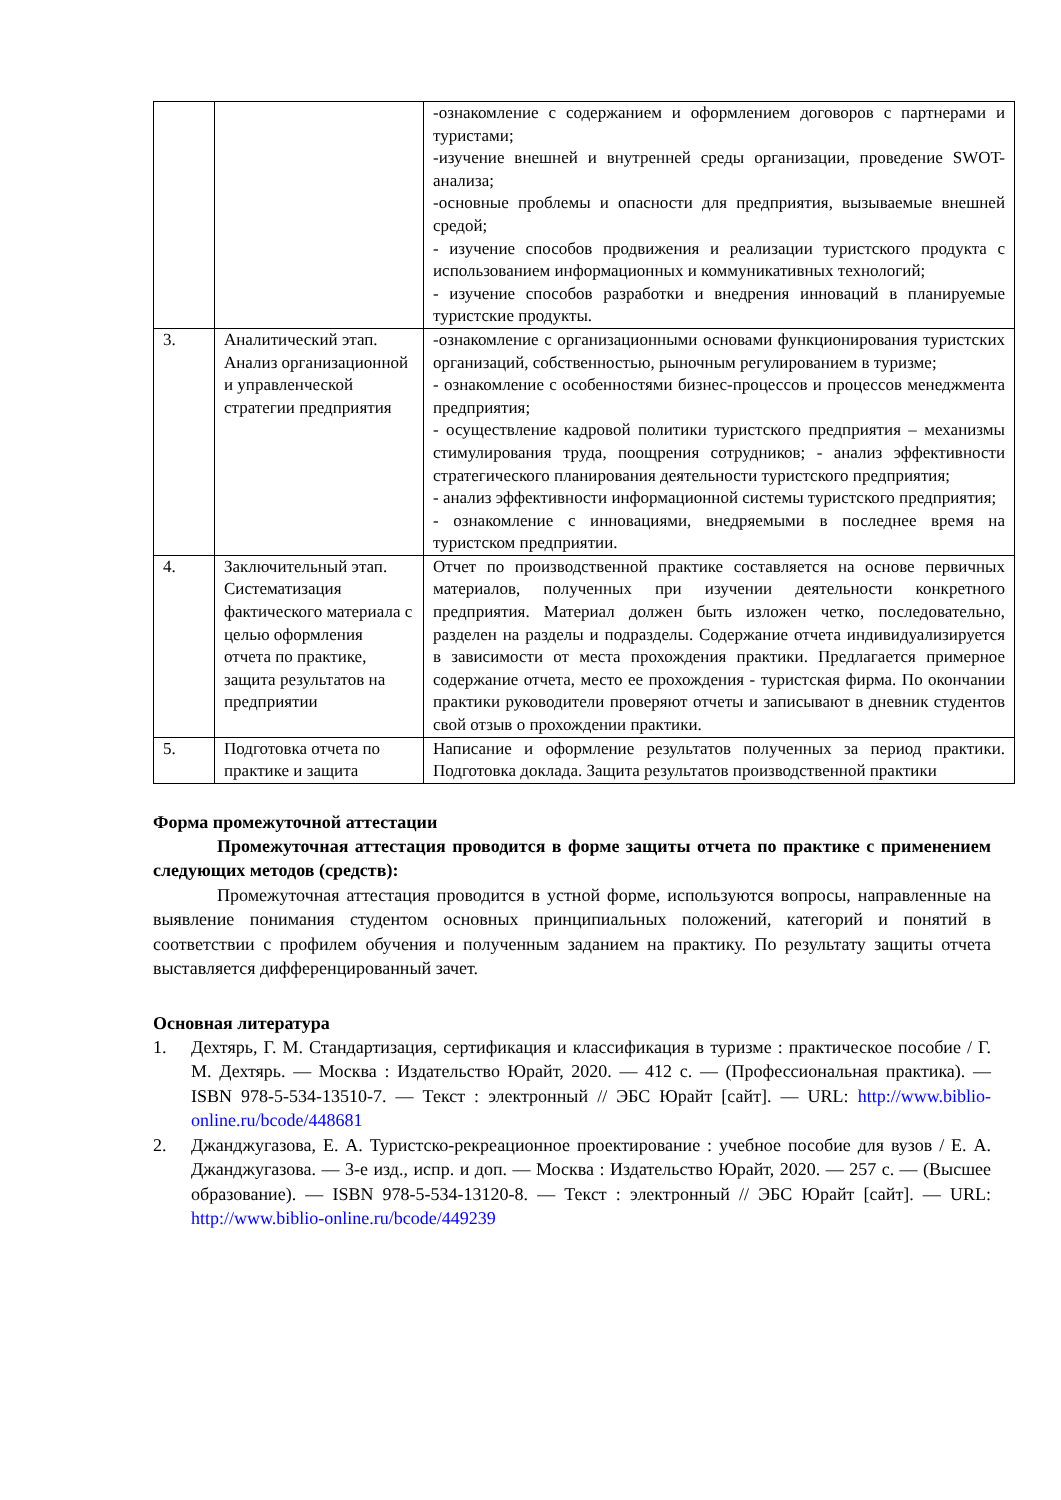| | | -ознакомление с содержанием и оформлением договоров с партнерами и туристами; -изучение внешней и внутренней среды организации, проведение SWOT-анализа; -основные проблемы и опасности для предприятия, вызываемые внешней средой; - изучение способов продвижения и реализации туристского продукта с использованием информационных и коммуникативных технологий; - изучение способов разработки и внедрения инноваций в планируемые туристские продукты. |
| 3. | Аналитический этап. Анализ организационной и управленческой стратегии предприятия | -ознакомление с организационными основами функционирования туристских организаций, собственностью, рыночным регулированием в туризме; - ознакомление с особенностями бизнес-процессов и процессов менеджмента предприятия; - осуществление кадровой политики туристского предприятия – механизмы стимулирования труда, поощрения сотрудников; - анализ эффективности стратегического планирования деятельности туристского предприятия; - анализ эффективности информационной системы туристского предприятия; - ознакомление с инновациями, внедряемыми в последнее время на туристском предприятии. |
| 4. | Заключительный этап. Систематизация фактического материала с целью оформления отчета по практике, защита результатов на предприятии | Отчет по производственной практике составляется на основе первичных материалов, полученных при изучении деятельности конкретного предприятия. Материал должен быть изложен четко, последовательно, разделен на разделы и подразделы. Содержание отчета индивидуализируется в зависимости от места прохождения практики. Предлагается примерное содержание отчета, место ее прохождения - туристская фирма. По окончании практики руководители проверяют отчеты и записывают в дневник студентов свой отзыв о прохождении практики. |
| 5. | Подготовка отчета по практике и защита | Написание и оформление результатов полученных за период практики. Подготовка доклада. Защита результатов производственной практики |
Форма промежуточной аттестации
Промежуточная аттестация проводится в форме защиты отчета по практике с применением следующих методов (средств):
Промежуточная аттестация проводится в устной форме, используются вопросы, направленные на выявление понимания студентом основных принципиальных положений, категорий и понятий в соответствии с профилем обучения и полученным заданием на практику. По результату защиты отчета выставляется дифференцированный зачет.
Основная литература
1. Дехтярь, Г. М. Стандартизация, сертификация и классификация в туризме : практическое пособие / Г. М. Дехтярь. — Москва : Издательство Юрайт, 2020. — 412 с. — (Профессиональная практика). — ISBN 978-5-534-13510-7. — Текст : электронный // ЭБС Юрайт [сайт]. — URL: http://www.biblio-online.ru/bcode/448681
2. Джанджугазова, Е. А. Туристско-рекреационное проектирование : учебное пособие для вузов / Е. А. Джанджугазова. — 3-е изд., испр. и доп. — Москва : Издательство Юрайт, 2020. — 257 с. — (Высшее образование). — ISBN 978-5-534-13120-8. — Текст : электронный // ЭБС Юрайт [сайт]. — URL: http://www.biblio-online.ru/bcode/449239